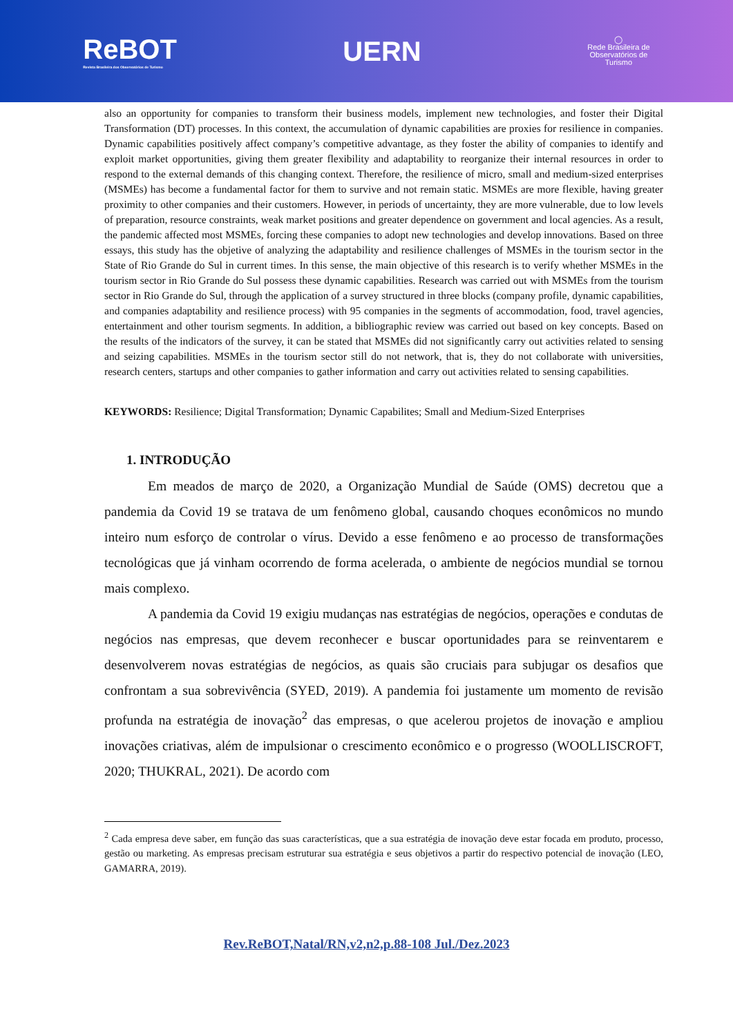ReBOT
Revista Brasileira dos Observatórios de Turismo
UERN
◯
Rede Brasileira de
Observatórios de
Turismo
also an opportunity for companies to transform their business models, implement new technologies, and foster their Digital Transformation (DT) processes. In this context, the accumulation of dynamic capabilities are proxies for resilience in companies. Dynamic capabilities positively affect company’s competitive advantage, as they foster the ability of companies to identify and exploit market opportunities, giving them greater flexibility and adaptability to reorganize their internal resources in order to respond to the external demands of this changing context. Therefore, the resilience of micro, small and medium-sized enterprises (MSMEs) has become a fundamental factor for them to survive and not remain static. MSMEs are more flexible, having greater proximity to other companies and their customers. However, in periods of uncertainty, they are more vulnerable, due to low levels of preparation, resource constraints, weak market positions and greater dependence on government and local agencies. As a result, the pandemic affected most MSMEs, forcing these companies to adopt new technologies and develop innovations. Based on three essays, this study has the objetive of analyzing the adaptability and resilience challenges of MSMEs in the tourism sector in the State of Rio Grande do Sul in current times. In this sense, the main objective of this research is to verify whether MSMEs in the tourism sector in Rio Grande do Sul possess these dynamic capabilities. Research was carried out with MSMEs from the tourism sector in Rio Grande do Sul, through the application of a survey structured in three blocks (company profile, dynamic capabilities, and companies adaptability and resilience process) with 95 companies in the segments of accommodation, food, travel agencies, entertainment and other tourism segments. In addition, a bibliographic review was carried out based on key concepts. Based on the results of the indicators of the survey, it can be stated that MSMEs did not significantly carry out activities related to sensing and seizing capabilities. MSMEs in the tourism sector still do not network, that is, they do not collaborate with universities, research centers, startups and other companies to gather information and carry out activities related to sensing capabilities.
KEYWORDS: Resilience; Digital Transformation; Dynamic Capabilites; Small and Medium-Sized Enterprises
1. INTRODUÇÃO
Em meados de março de 2020, a Organização Mundial de Saúde (OMS) decretou que a pandemia da Covid 19 se tratava de um fenômeno global, causando choques econômicos no mundo inteiro num esforço de controlar o vírus. Devido a esse fenômeno e ao processo de transformações tecnológicas que já vinham ocorrendo de forma acelerada, o ambiente de negócios mundial se tornou mais complexo.
A pandemia da Covid 19 exigiu mudanças nas estratégias de negócios, operações e condutas de negócios nas empresas, que devem reconhecer e buscar oportunidades para se reinventarem e desenvolverem novas estratégias de negócios, as quais são cruciais para subjugar os desafios que confrontam a sua sobrevivência (SYED, 2019). A pandemia foi justamente um momento de revisão profunda na estratégia de inovação<sup>2</sup> das empresas, o que acelerou projetos de inovação e ampliou inovações criativas, além de impulsionar o crescimento econômico e o progresso (WOOLLISCROFT, 2020; THUKRAL, 2021). De acordo com
<sup>2</sup> Cada empresa deve saber, em função das suas características, que a sua estratégia de inovação deve estar focada em produto, processo, gestão ou marketing. As empresas precisam estruturar sua estratégia e seus objetivos a partir do respectivo potencial de inovação (LEO, GAMARRA, 2019).
Rev.ReBOT,Natal/RN,v2,n2,p.88-108 Jul./Dez.2023